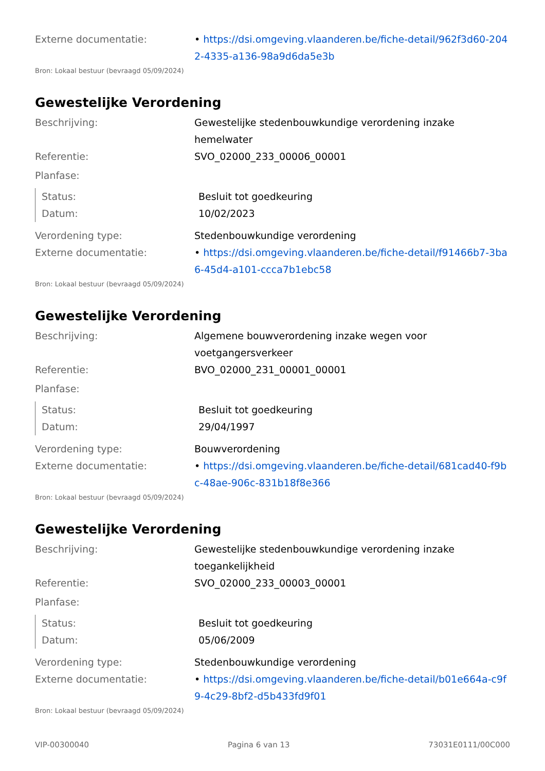Externe documentatie: • https://dsi.omgeving.vlaanderen.be/fiche-detail/962f3d60-2042-4335-a136-98a9d6da5e3b
Bron: Lokaal bestuur (bevraagd 05/09/2024)
Gewestelijke Verordening
Beschrijving: Gewestelijke stedenbouwkundige verordening inzake hemelwater
Referentie: SVO_02000_233_00006_00001
Planfase:
Status: Besluit tot goedkeuring
Datum: 10/02/2023
Verordening type: Stedenbouwkundige verordening
Externe documentatie: • https://dsi.omgeving.vlaanderen.be/fiche-detail/f91466b7-3ba6-45d4-a101-ccca7b1ebc58
Bron: Lokaal bestuur (bevraagd 05/09/2024)
Gewestelijke Verordening
Beschrijving: Algemene bouwverordening inzake wegen voor voetgangersverkeer
Referentie: BVO_02000_231_00001_00001
Planfase:
Status: Besluit tot goedkeuring
Datum: 29/04/1997
Verordening type: Bouwverordening
Externe documentatie: • https://dsi.omgeving.vlaanderen.be/fiche-detail/681cad40-f9bc-48ae-906c-831b18f8e366
Bron: Lokaal bestuur (bevraagd 05/09/2024)
Gewestelijke Verordening
Beschrijving: Gewestelijke stedenbouwkundige verordening inzake toegankelijkheid
Referentie: SVO_02000_233_00003_00001
Planfase:
Status: Besluit tot goedkeuring
Datum: 05/06/2009
Verordening type: Stedenbouwkundige verordening
Externe documentatie: • https://dsi.omgeving.vlaanderen.be/fiche-detail/b01e664a-c9f9-4c29-8bf2-d5b433fd9f01
Bron: Lokaal bestuur (bevraagd 05/09/2024)
VIP-00300040 Pagina 6 van 13 73031E0111/00C000